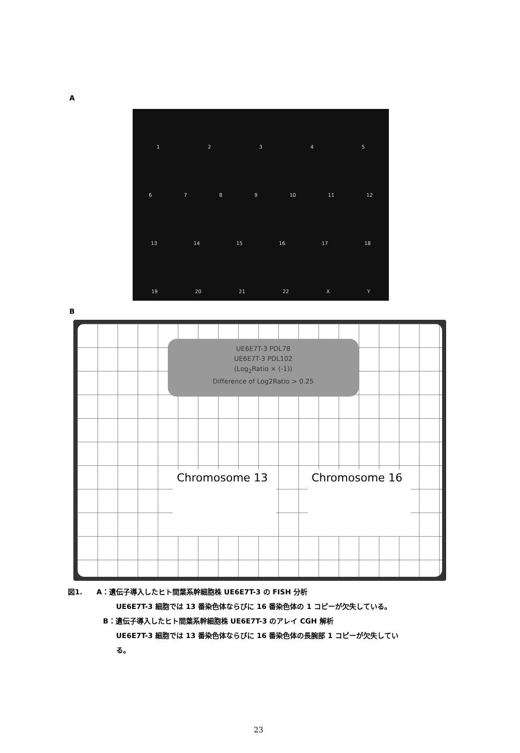A
12345
6789 10 11 12
13 14 15 16 17 18
19 20 21 22 XY
B
UE6E7T-3 PDL78
UE6E7T-3 PDL102
(Log<sub>2</sub>Ratio × (-1))
Difference of Log2Ratio > 0.25
Chromosome 13 Chromosome 16
図1.　　A：遺伝子導入したヒト間葉系幹細胞株 UE6E7T-3 の FISH 分析
UE6E7T-3 細胞では 13 番染色体ならびに 16 番染色体の 1 コピーが欠失している。
B：遺伝子導入したヒト間葉系幹細胞株 UE6E7T-3 のアレイ CGH 解析
UE6E7T-3 細胞では 13 番染色体ならびに 16 番染色体の長腕部 1 コピーが欠失してい
る。
23